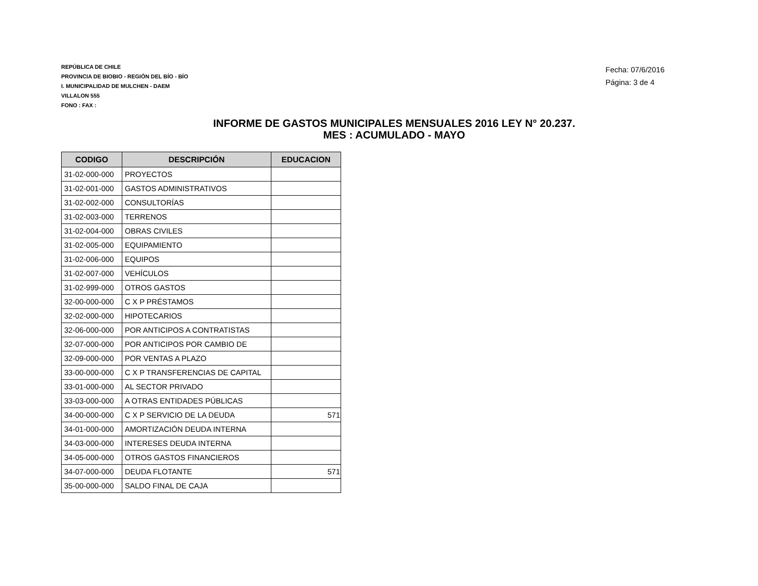REPÚBLICA DE CHILE
PROVINCIA DE BIOBIO - REGIÓN DEL BÍO - BÍO
I. MUNICIPALIDAD DE MULCHEN - DAEM
VILLALON 555
FONO : FAX :
Fecha: 07/6/2016
Página: 3 de 4
INFORME DE GASTOS MUNICIPALES MENSUALES 2016 LEY N° 20.237.
MES : ACUMULADO - MAYO
| CODIGO | DESCRIPCIÓN | EDUCACION |
| --- | --- | --- |
| 31-02-000-000 | PROYECTOS | |
| 31-02-001-000 | GASTOS ADMINISTRATIVOS | |
| 31-02-002-000 | CONSULTORÍAS | |
| 31-02-003-000 | TERRENOS | |
| 31-02-004-000 | OBRAS CIVILES | |
| 31-02-005-000 | EQUIPAMIENTO | |
| 31-02-006-000 | EQUIPOS | |
| 31-02-007-000 | VEHÍCULOS | |
| 31-02-999-000 | OTROS GASTOS | |
| 32-00-000-000 | C X P PRÉSTAMOS | |
| 32-02-000-000 | HIPOTECARIOS | |
| 32-06-000-000 | POR ANTICIPOS A CONTRATISTAS | |
| 32-07-000-000 | POR ANTICIPOS POR CAMBIO DE | |
| 32-09-000-000 | POR VENTAS A PLAZO | |
| 33-00-000-000 | C X P TRANSFERENCIAS DE CAPITAL | |
| 33-01-000-000 | AL SECTOR PRIVADO | |
| 33-03-000-000 | A OTRAS ENTIDADES PÚBLICAS | |
| 34-00-000-000 | C X P SERVICIO DE LA DEUDA | 571 |
| 34-01-000-000 | AMORTIZACIÓN DEUDA INTERNA | |
| 34-03-000-000 | INTERESES DEUDA INTERNA | |
| 34-05-000-000 | OTROS GASTOS FINANCIEROS | |
| 34-07-000-000 | DEUDA FLOTANTE | 571 |
| 35-00-000-000 | SALDO FINAL DE CAJA | |